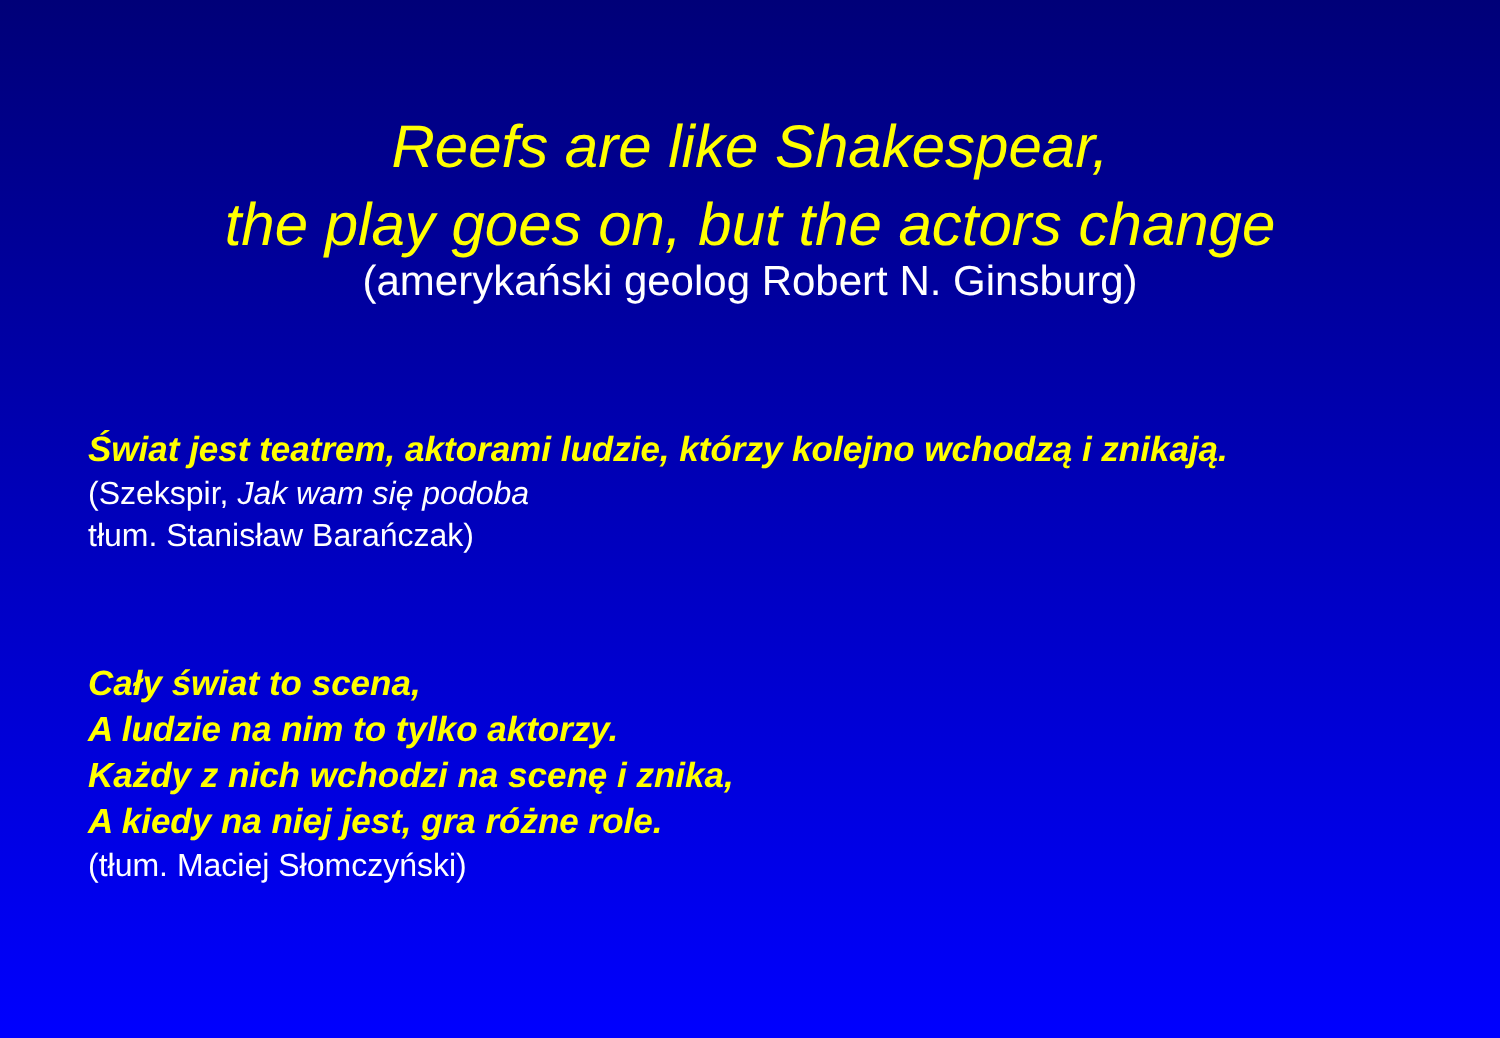Reefs are like Shakespear,
the play goes on, but the actors change
(amerykański geolog Robert N. Ginsburg)
Świat jest teatrem, aktorami ludzie, którzy kolejno wchodzą i znikają.
(Szekspir, Jak wam się podoba
tłum. Stanisław Barańczak)
Cały świat to scena,
A ludzie na nim to tylko aktorzy.
Każdy z nich wchodzi na scenę i znika,
A kiedy na niej jest, gra różne role.
(tłum. Maciej Słomczyński)